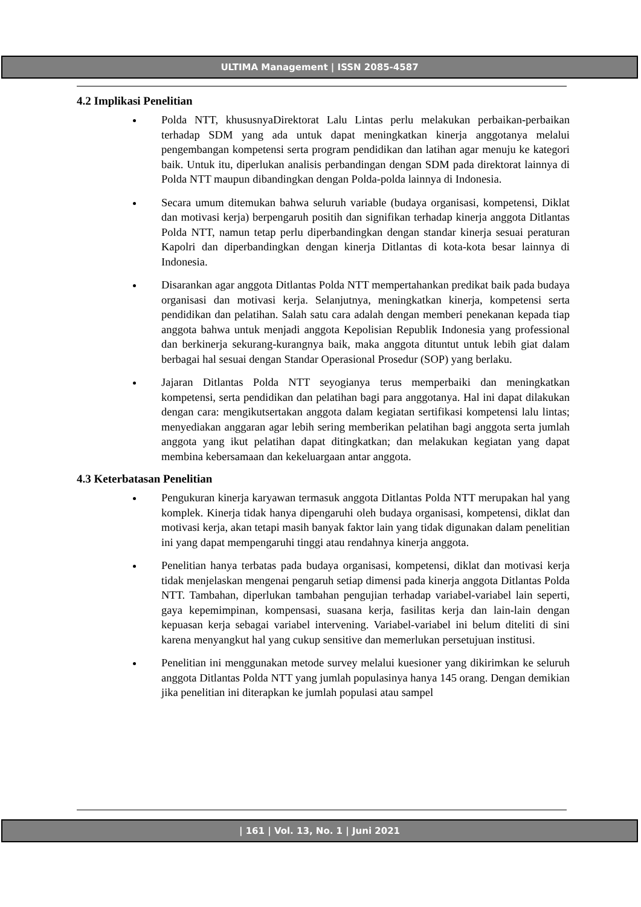ULTIMA Management | ISSN 2085-4587
4.2 Implikasi Penelitian
Polda NTT, khususnyaDirektorat Lalu Lintas perlu melakukan perbaikan-perbaikan terhadap SDM yang ada untuk dapat meningkatkan kinerja anggotanya melalui pengembangan kompetensi serta program pendidikan dan latihan agar menuju ke kategori baik. Untuk itu, diperlukan analisis perbandingan dengan SDM pada direktorat lainnya di Polda NTT maupun dibandingkan dengan Polda-polda lainnya di Indonesia.
Secara umum ditemukan bahwa seluruh variable (budaya organisasi, kompetensi, Diklat dan motivasi kerja) berpengaruh positih dan signifikan terhadap kinerja anggota Ditlantas Polda NTT, namun tetap perlu diperbandingkan dengan standar kinerja sesuai peraturan Kapolri dan diperbandingkan dengan kinerja Ditlantas di kota-kota besar lainnya di Indonesia.
Disarankan agar anggota Ditlantas Polda NTT mempertahankan predikat baik pada budaya organisasi dan motivasi kerja. Selanjutnya, meningkatkan kinerja, kompetensi serta pendidikan dan pelatihan. Salah satu cara adalah dengan memberi penekanan kepada tiap anggota bahwa untuk menjadi anggota Kepolisian Republik Indonesia yang professional dan berkinerja sekurang-kurangnya baik, maka anggota dituntut untuk lebih giat dalam berbagai hal sesuai dengan Standar Operasional Prosedur (SOP) yang berlaku.
Jajaran Ditlantas Polda NTT seyogianya terus memperbaiki dan meningkatkan kompetensi, serta pendidikan dan pelatihan bagi para anggotanya. Hal ini dapat dilakukan dengan cara: mengikutsertakan anggota dalam kegiatan sertifikasi kompetensi lalu lintas; menyediakan anggaran agar lebih sering memberikan pelatihan bagi anggota serta jumlah anggota yang ikut pelatihan dapat ditingkatkan; dan melakukan kegiatan yang dapat membina kebersamaan dan kekeluargaan antar anggota.
4.3 Keterbatasan Penelitian
Pengukuran kinerja karyawan termasuk anggota Ditlantas Polda NTT merupakan hal yang komplek. Kinerja tidak hanya dipengaruhi oleh budaya organisasi, kompetensi, diklat dan motivasi kerja, akan tetapi masih banyak faktor lain yang tidak digunakan dalam penelitian ini yang dapat mempengaruhi tinggi atau rendahnya kinerja anggota.
Penelitian hanya terbatas pada budaya organisasi, kompetensi, diklat dan motivasi kerja tidak menjelaskan mengenai pengaruh setiap dimensi pada kinerja anggota Ditlantas Polda NTT. Tambahan, diperlukan tambahan pengujian terhadap variabel-variabel lain seperti, gaya kepemimpinan, kompensasi, suasana kerja, fasilitas kerja dan lain-lain dengan kepuasan kerja sebagai variabel intervening. Variabel-variabel ini belum diteliti di sini karena menyangkut hal yang cukup sensitive dan memerlukan persetujuan institusi.
Penelitian ini menggunakan metode survey melalui kuesioner yang dikirimkan ke seluruh anggota Ditlantas Polda NTT yang jumlah populasinya hanya 145 orang. Dengan demikian jika penelitian ini diterapkan ke jumlah populasi atau sampel
| 161 | Vol. 13, No. 1 | Juni 2021